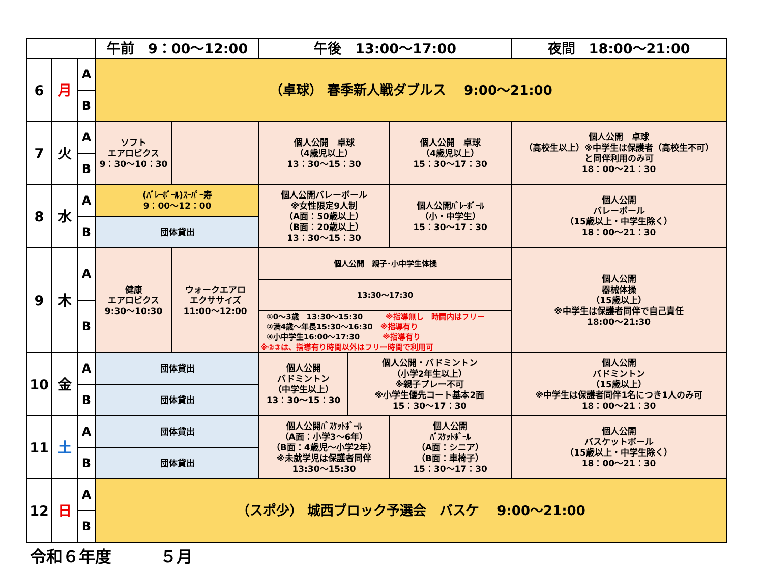| | | | 午前 9：00～12:00 | | 午後 13:00～17:00 | | | 夜間 18:00～21:00 |
| --- | --- | --- | --- | --- | --- | --- | --- | --- |
| 6 | 月 | A | （卓球） 春季新人戦ダブルス 9:00～21:00 | | | | | |
| | | B | | | | | | |
| 7 | 火 | A | ソフト エアロビクス 9：30～10：30 | | 個人公開 卓球 （4歳児以上） 13：30～15：30 | | 個人公開 卓球 （4歳児以上） 15：30～17：30 | 個人公開 卓球 （高校生以上）※中学生は保護者（高校生不可） と同伴利用のみ可 18：00～21：30 |
| | | B | | | | | | |
| 8 | 水 | A | (ﾊﾞﾚｰﾎﾞｰﾙ)ｽｰﾊﾟｰ寿 9：00～12：00 | | 個人公開バレーボール ※女性限定9人制 （A面：50歳以上） （B面：20歳以上） 13：30～15：30 | | 個人公開ﾊﾞﾚｰﾎﾞｰﾙ （小・中学生） 15：30～17：30 | 個人公開 バレーボール （15歳以上・中学生除く） 18：00～21：30 |
| | | B | 団体貸出 | | | | | |
| 9 | 木 | A | 健康 エアロビクス 9:30～10:30 | ウォークエアロ エクササイズ 11:00～12:00 | / 個人公開 親子･小中学生体操 / / 13:30～17:30 / / ①0～3歳 13:30～15:30 ※指導無し 時間内はフリー ②満4歳～年長15:30～16:30 ※指導有り ③小中学生16:00～17:30 ※指導有り ※②③は、指導有り時間以外はフリー時間で利用可 / | | | 個人公開 器械体操 （15歳以上） ※中学生は保護者同伴で自己責任 18:00～21:30 |
| | | B | | | | | | |
| 10 | 金 | A | 団体貸出 | | 個人公開 バドミントン （中学生以上） 13：30～15：30 | 個人公開・バドミントン （小学2年生以上） ※親子プレー不可 ※小学生優先コート基本2面 15：30～17：30 | | 個人公開 バドミントン （15歳以上） ※中学生は保護者同伴1名につき1人のみ可 18：00～21：30 |
| | | B | 団体貸出 | | | | | |
| 11 | 土 | A | 団体貸出 | | 個人公開ﾊﾞｽｹｯﾄﾎﾞｰﾙ （A面：小学3～6年） （B面：4歳児～小学2年） ※未就学児は保護者同伴 13:30～15:30 | | 個人公開 ﾊﾞｽｹｯﾄﾎﾞｰﾙ （A面：シニア） （B面：車椅子） 15：30～17：30 | 個人公開 バスケットボール （15歳以上・中学生除く） 18：00～21：30 |
| | | B | 団体貸出 | | | | | |
| 12 | 日 | A | （スポ少） 城西ブロック予選会 バスケ 9:00～21:00 | | | | | |
| | | B | | | | | | |
令和６年度　　　５月